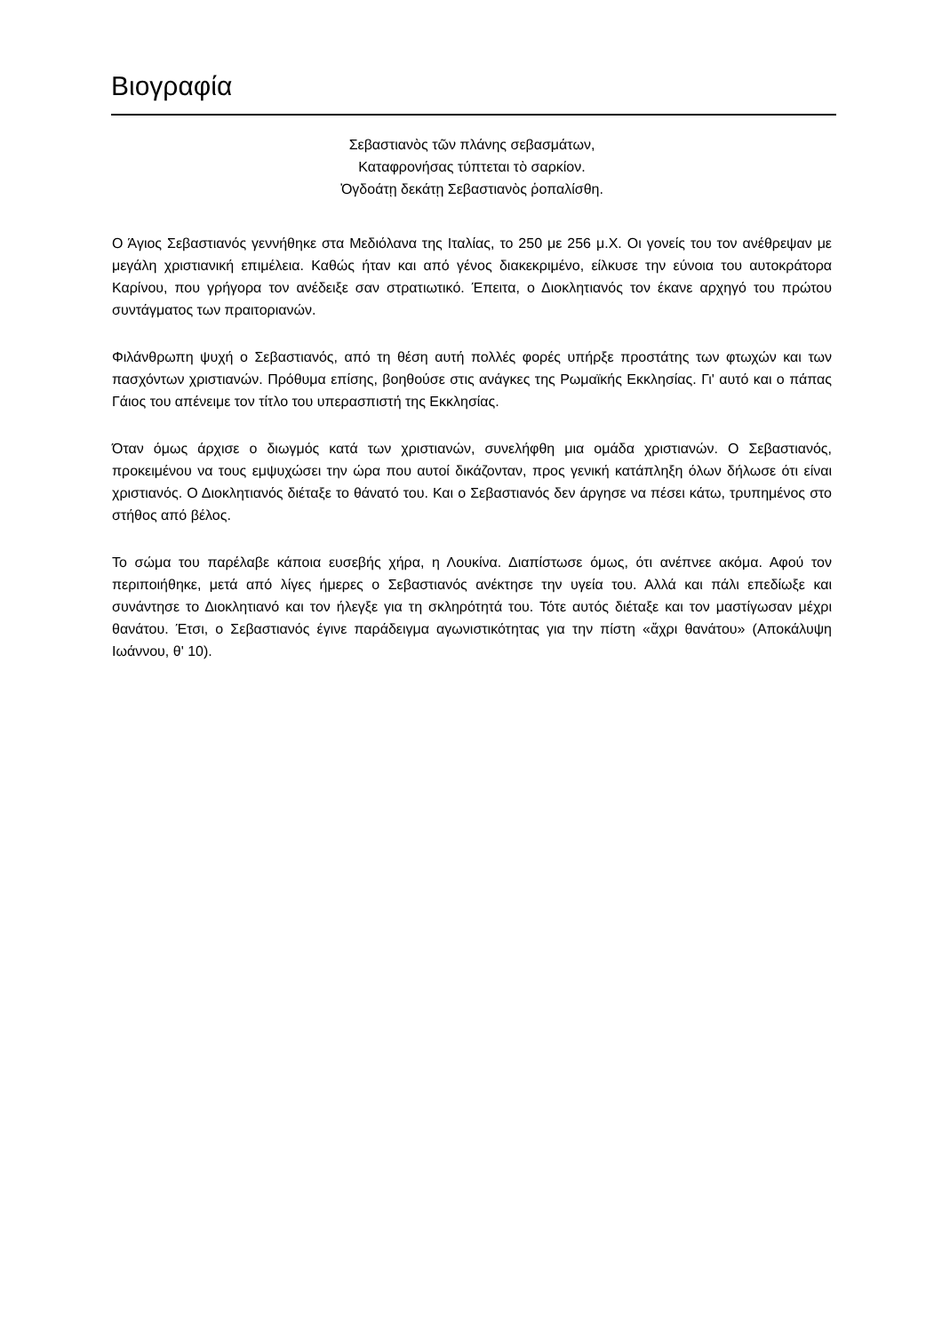Βιογραφία
Σεβαστιανὸς τῶν πλάνης σεβασμάτων,
Καταφρονήσας τύπτεται τὸ σαρκίον.
Ὀγδοάτῃ δεκάτῃ Σεβαστιανὸς ῥοπαλίσθη.
Ο Άγιος Σεβαστιανός γεννήθηκε στα Μεδιόλανα της Ιταλίας, το 250 με 256 μ.Χ. Οι γονείς του τον ανέθρεψαν με μεγάλη χριστιανική επιμέλεια. Καθώς ήταν και από γένος διακεκριμένο, είλκυσε την εύνοια του αυτοκράτορα Καρίνου, που γρήγορα τον ανέδειξε σαν στρατιωτικό. Έπειτα, ο Διοκλητιανός τον έκανε αρχηγό του πρώτου συντάγματος των πραιτοριανών.
Φιλάνθρωπη ψυχή ο Σεβαστιανός, από τη θέση αυτή πολλές φορές υπήρξε προστάτης των φτωχών και των πασχόντων χριστιανών. Πρόθυμα επίσης, βοηθούσε στις ανάγκες της Ρωμαϊκής Εκκλησίας. Γι' αυτό και ο πάπας Γάιος του απένειμε τον τίτλο του υπερασπιστή της Εκκλησίας.
Όταν όμως άρχισε ο διωγμός κατά των χριστιανών, συνελήφθη μια ομάδα χριστιανών. Ο Σεβαστιανός, προκειμένου να τους εμψυχώσει την ώρα που αυτοί δικάζονταν, προς γενική κατάπληξη όλων δήλωσε ότι είναι χριστιανός. Ο Διοκλητιανός διέταξε το θάνατό του. Και ο Σεβαστιανός δεν άργησε να πέσει κάτω, τρυπημένος στο στήθος από βέλος.
Το σώμα του παρέλαβε κάποια ευσεβής χήρα, η Λουκίνα. Διαπίστωσε όμως, ότι ανέπνεε ακόμα. Αφού τον περιποιήθηκε, μετά από λίγες ήμερες ο Σεβαστιανός ανέκτησε την υγεία του. Αλλά και πάλι επεδίωξε και συνάντησε το Διοκλητιανό και τον ήλεγξε για τη σκληρότητά του. Τότε αυτός διέταξε και τον μαστίγωσαν μέχρι θανάτου. Έτσι, ο Σεβαστιανός έγινε παράδειγμα αγωνιστικότητας για την πίστη «ἄχρι θανάτου» (Αποκάλυψη Ιωάννου, θ' 10).